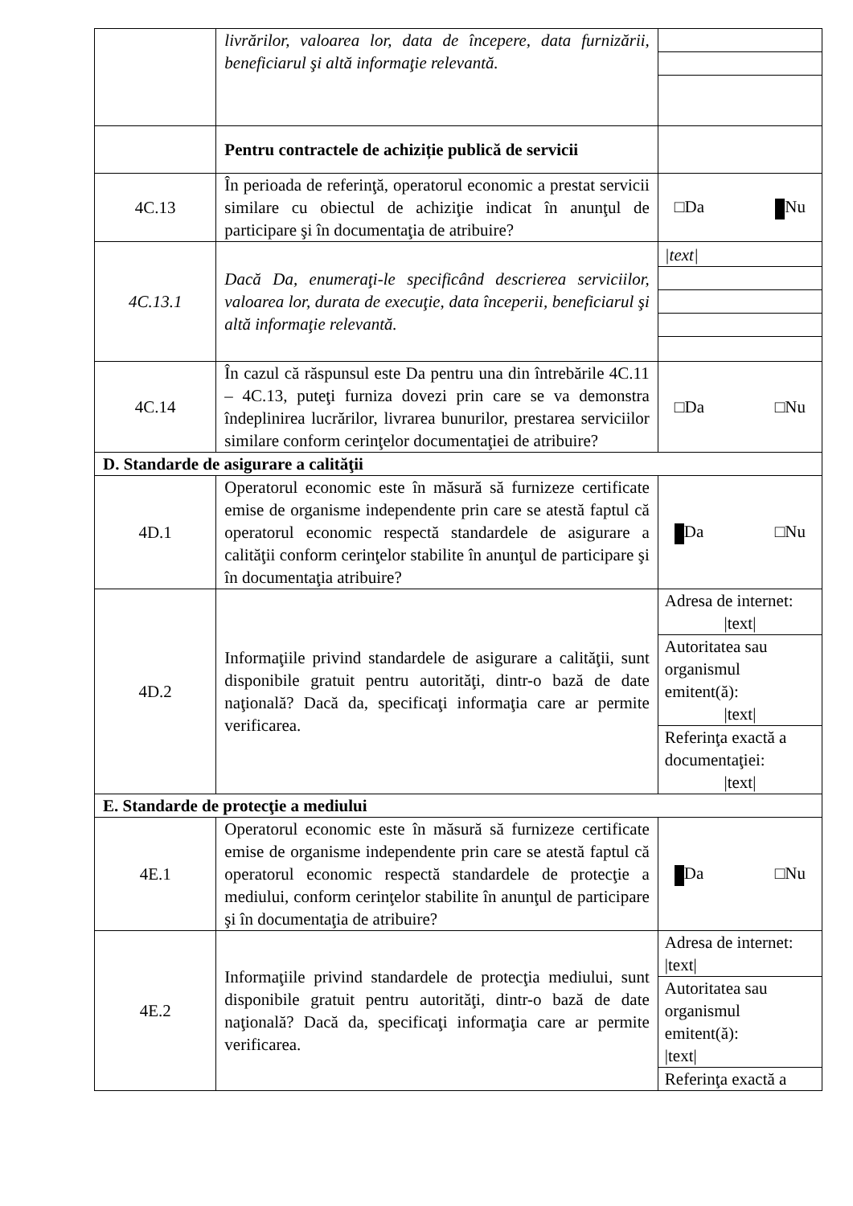| | livrărilor, valoarea lor, data de începere, data furnizării, beneficiarul şi altă informaţie relevantă. | |
| | Pentru contractele de achiziție publică de servicii | |
| 4C.13 | În perioada de referinţă, operatorul economic a prestat servicii similare cu obiectul de achiziţie indicat în anunţul de participare şi în documentaţia de atribuire? | □Da Nu |
| 4C.13.1 | Dacă Da, enumeraţi-le specificând descrierea serviciilor, valoarea lor, durata de execuţie, data începerii, beneficiarul şi altă informaţie relevantă. | /text/ |
| 4C.14 | În cazul că răspunsul este Da pentru una din întrebările 4C.11 – 4C.13, puteţi furniza dovezi prin care se va demonstra îndeplinirea lucrărilor, livrarea bunurilor, prestarea serviciilor similare conform cerinţelor documentaţiei de atribuire? | □Da □Nu |
| D. Standarde de asigurare a calităţii | | |
| 4D.1 | Operatorul economic este în măsură să furnizeze certificate emise de organisme independente prin care se atestă faptul că operatorul economic respectă standardele de asigurare a calităţii conform cerinţelor stabilite în anunţul de participare şi în documentaţia atribuire? | Da □Nu |
| 4D.2 | Informaţiile privind standardele de asigurare a calităţii, sunt disponibile gratuit pentru autorităţi, dintr-o bază de date naţională? Dacă da, specificaţi informaţia care ar permite verificarea. | Adresa de internet: /text/ Autoritatea sau organismul emitent(ă): /text/ Referinţa exactă a documentaţiei: /text/ |
| E. Standarde de protecţie a mediului | | |
| 4E.1 | Operatorul economic este în măsură să furnizeze certificate emise de organisme independente prin care se atestă faptul că operatorul economic respectă standardele de protecţie a mediului, conform cerinţelor stabilite în anunţul de participare şi în documentaţia de atribuire? | Da □Nu |
| 4E.2 | Informaţiile privind standardele de protecţia mediului, sunt disponibile gratuit pentru autorităţi, dintr-o bază de date naţională? Dacă da, specificaţi informaţia care ar permite verificarea. | Adresa de internet: /text/ Autoritatea sau organismul emitent(ă): /text/ Referinţa exactă a |